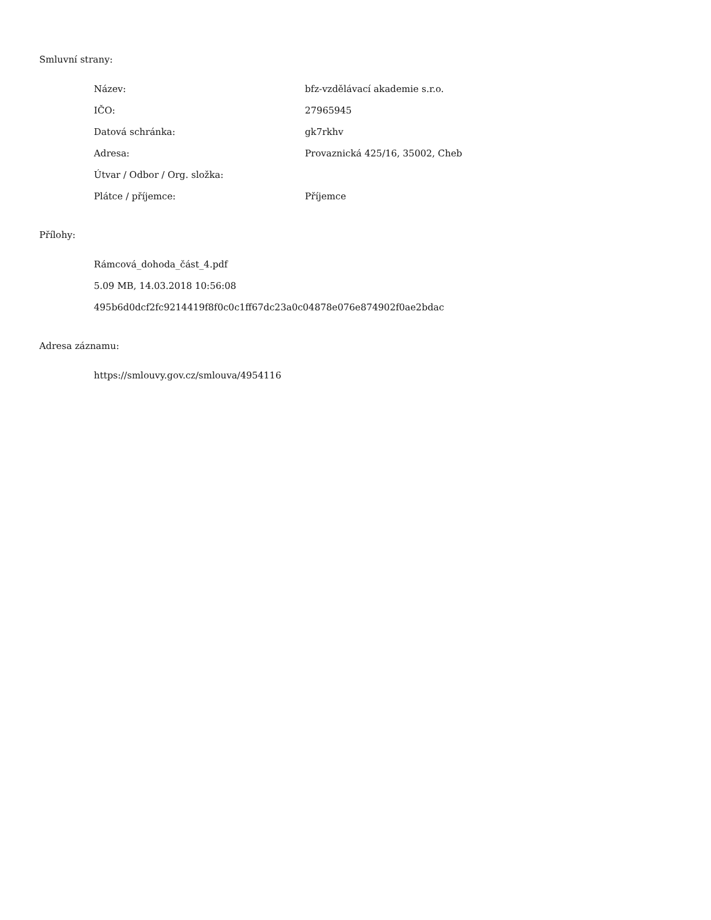Smluvní strany:
| Název: | bfz-vzdělávací akademie s.r.o. |
| IČO: | 27965945 |
| Datová schránka: | gk7rkhv |
| Adresa: | Provaznická 425/16, 35002, Cheb |
| Útvar / Odbor / Org. složka: | |
| Plátce / příjemce: | Příjemce |
Přílohy:
Rámcová_dohoda_část_4.pdf
5.09 MB, 14.03.2018 10:56:08
495b6d0dcf2fc9214419f8f0c0c1ff67dc23a0c04878e076e874902f0ae2bdac
Adresa záznamu:
https://smlouvy.gov.cz/smlouva/4954116